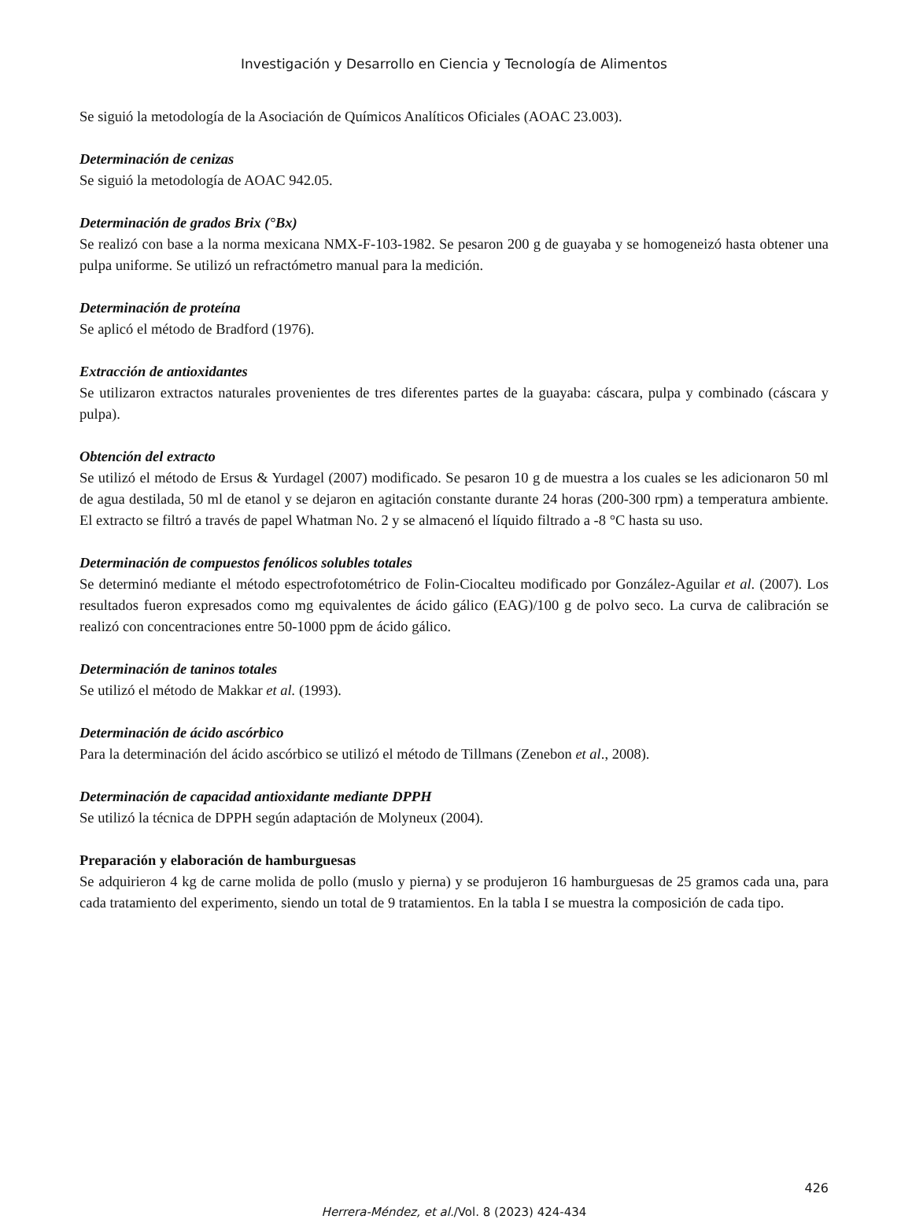Investigación y Desarrollo en Ciencia y Tecnología de Alimentos
Se siguió la metodología de la Asociación de Químicos Analíticos Oficiales (AOAC 23.003).
Determinación de cenizas
Se siguió la metodología de AOAC 942.05.
Determinación de grados Brix (°Bx)
Se realizó con base a la norma mexicana NMX-F-103-1982. Se pesaron 200 g de guayaba y se homogeneizó hasta obtener una pulpa uniforme. Se utilizó un refractómetro manual para la medición.
Determinación de proteína
Se aplicó el método de Bradford (1976).
Extracción de antioxidantes
Se utilizaron extractos naturales provenientes de tres diferentes partes de la guayaba: cáscara, pulpa y combinado (cáscara y pulpa).
Obtención del extracto
Se utilizó el método de Ersus & Yurdagel (2007) modificado. Se pesaron 10 g de muestra a los cuales se les adicionaron 50 ml de agua destilada, 50 ml de etanol y se dejaron en agitación constante durante 24 horas (200-300 rpm) a temperatura ambiente. El extracto se filtró a través de papel Whatman No. 2 y se almacenó el líquido filtrado a -8 °C hasta su uso.
Determinación de compuestos fenólicos solubles totales
Se determinó mediante el método espectrofotométrico de Folin-Ciocalteu modificado por González-Aguilar et al. (2007). Los resultados fueron expresados como mg equivalentes de ácido gálico (EAG)/100 g de polvo seco. La curva de calibración se realizó con concentraciones entre 50-1000 ppm de ácido gálico.
Determinación de taninos totales
Se utilizó el método de Makkar et al. (1993).
Determinación de ácido ascórbico
Para la determinación del ácido ascórbico se utilizó el método de Tillmans (Zenebon et al., 2008).
Determinación de capacidad antioxidante mediante DPPH
Se utilizó la técnica de DPPH según adaptación de Molyneux (2004).
Preparación y elaboración de hamburguesas
Se adquirieron 4 kg de carne molida de pollo (muslo y pierna) y se produjeron 16 hamburguesas de 25 gramos cada una, para cada tratamiento del experimento, siendo un total de 9 tratamientos. En la tabla I se muestra la composición de cada tipo.
426
Herrera-Méndez, et al./Vol. 8 (2023) 424-434